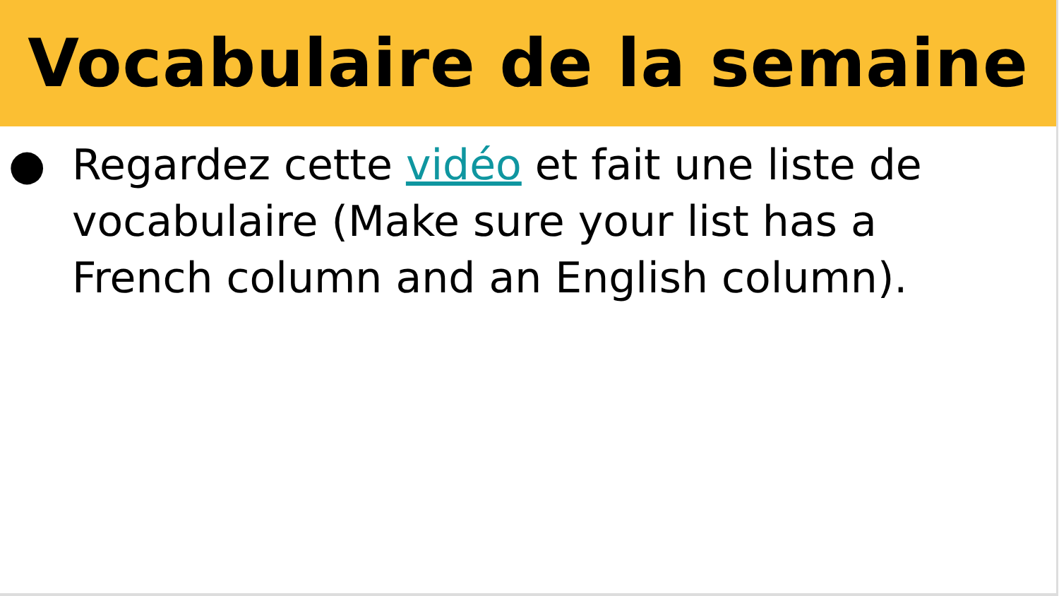Vocabulaire de la semaine
● Regardez cette vidéo et fait une liste de vocabulaire (Make sure your list has a French column and an English column).